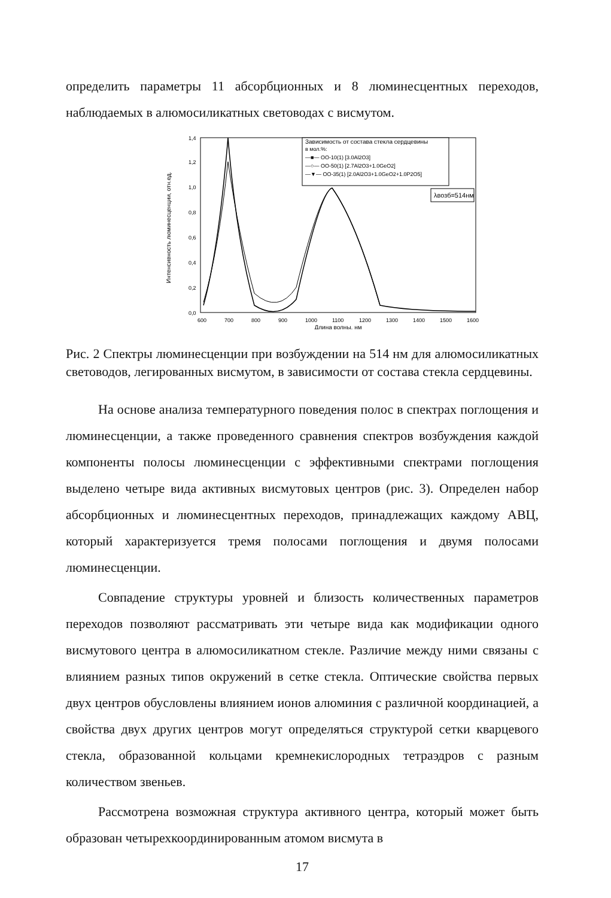определить параметры 11 абсорбционных и 8 люминесцентных переходов, наблюдаемых в алюмосиликатных световодах с висмутом.
Интенсивность люминесценции, отн.ед.
0,0
0,2
0,4
0,6
0,8
1,0
1,2
1,4
600
700
800
900
1000
1100
1200
1300
1400
1500
1600
Длина волны, нм
Зависимость от состава стекла сердцевины
в мол.%:
—■— OO-10(1) [3.0Al2O3]
—○— OO-50(1) [2.7Al2O3+1.0GeO2]
—▼— OO-35(1) [2.0Al2O3+1.0GeO2+1.0P2O5]
λвозб=514нм
Рис. 2 Спектры люминесценции при возбуждении на 514 нм для алюмосиликатных световодов, легированных висмутом, в зависимости от состава стекла сердцевины.
На основе анализа температурного поведения полос в спектрах поглощения и люминесценции, а также проведенного сравнения спектров возбуждения каждой компоненты полосы люминесценции с эффективными спектрами поглощения выделено четыре вида активных висмутовых центров (рис. 3). Определен набор абсорбционных и люминесцентных переходов, принадлежащих каждому АВЦ, который характеризуется тремя полосами поглощения и двумя полосами люминесценции.
Совпадение структуры уровней и близость количественных параметров переходов позволяют рассматривать эти четыре вида как модификации одного висмутового центра в алюмосиликатном стекле. Различие между ними связаны с влиянием разных типов окружений в сетке стекла. Оптические свойства первых двух центров обусловлены влиянием ионов алюминия с различной координацией, а свойства двух других центров могут определяться структурой сетки кварцевого стекла, образованной кольцами кремнекислородных тетраэдров с разным количеством звеньев.
Рассмотрена возможная структура активного центра, который может быть образован четырехкоординированным атомом висмута в
17